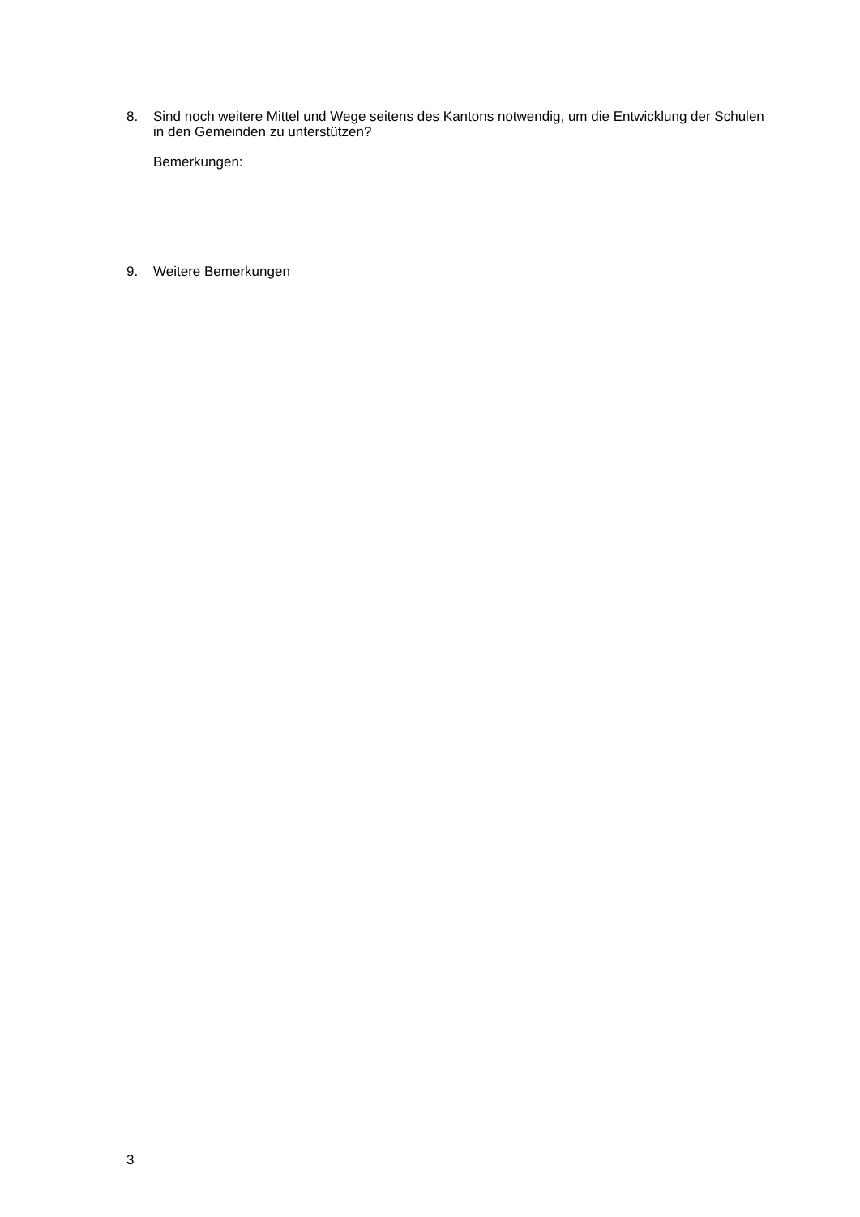8.
Sind noch weitere Mittel und Wege seitens des Kantons notwendig, um die Entwicklung der Schulen in den Gemeinden zu unterstützen?
Bemerkungen:
9.
Weitere Bemerkungen
3